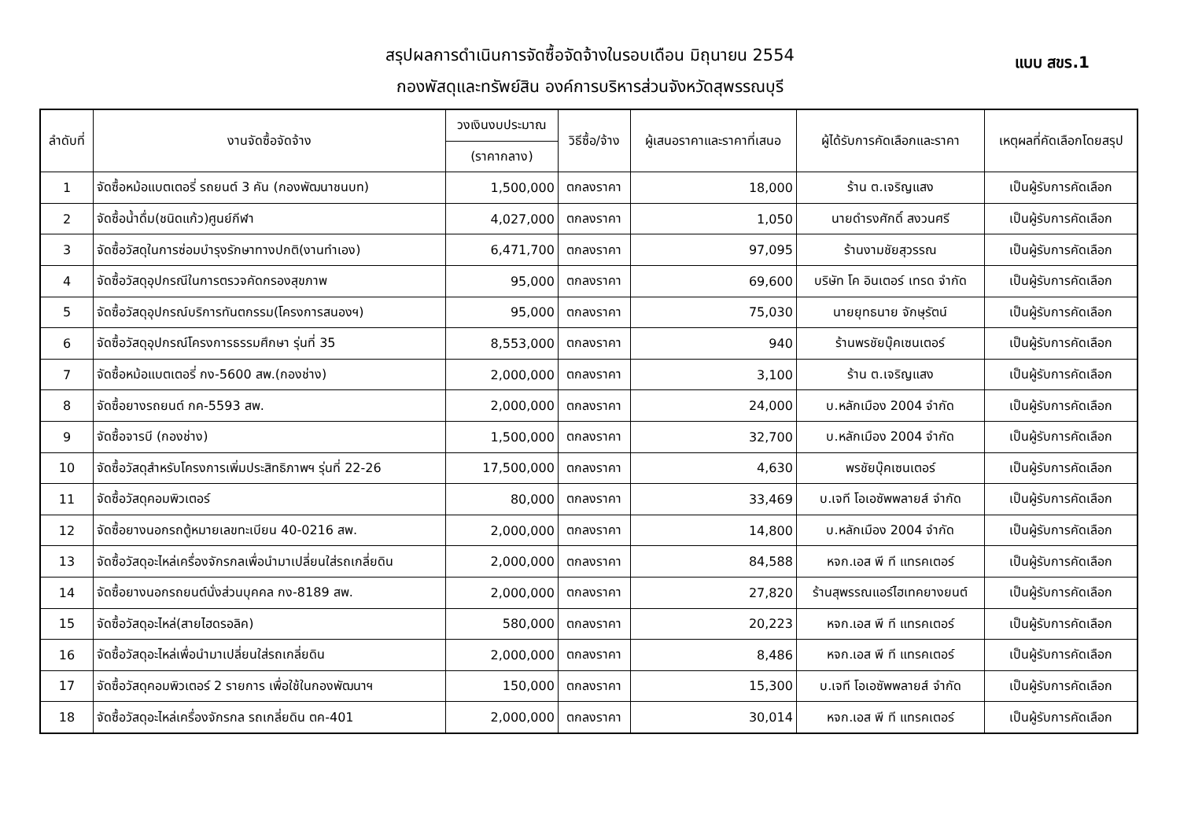แบบ สขร.1
สรุปผลการดำเนินการจัดซื้อจัดจ้างในรอบเดือน มิถุนายน 2554
กองพัสดุและทรัพย์สิน องค์การบริหารส่วนจังหวัดสุพรรณบุรี
| ลำดับที่ | งานจัดซื้อจัดจ้าง | วงเงินงบประมาณ | วิธีซื้อ/จ้าง | ผู้เสนอราคาและราคาที่เสนอ | ผู้ได้รับการคัดเลือกและราคา | เหตุผลที่คัดเลือกโดยสรุป |
| --- | --- | --- | --- | --- | --- | --- |
| | | (ราคากลาง) | | | | |
| 1 | จัดซื้อหม้อแบตเตอรี่ รถยนต์ 3 คัน (กองพัฒนาชนบท) | 1,500,000 | ตกลงราคา | 18,000 | ร้าน ต.เจริญแสง | เป็นผู้รับการคัดเลือก |
| 2 | จัดซื้อน้ำดื่ม(ชนิดแก้ว)ศูนย์กีฬา | 4,027,000 | ตกลงราคา | 1,050 | นายดำรงศักดิ์ สงวนศรี | เป็นผู้รับการคัดเลือก |
| 3 | จัดซื้อวัสดุในการซ่อมบำรุงรักษาทางปกติ(งานทำเอง) | 6,471,700 | ตกลงราคา | 97,095 | ร้านงามชัยสุวรรณ | เป็นผู้รับการคัดเลือก |
| 4 | จัดซื้อวัสดุอุปกรณีในการตรวจคัดกรองสุขภาพ | 95,000 | ตกลงราคา | 69,600 | บริษัท โค อินเตอร์ เทรด จำกัด | เป็นผู้รับการคัดเลือก |
| 5 | จัดซื้อวัสดุอุปกรณ์บริการทันตกรรม(โครงการสนองฯ) | 95,000 | ตกลงราคา | 75,030 | นายยุทธนาย จักษุรัตน์ | เป็นผู้รับการคัดเลือก |
| 6 | จัดซื้อวัสดุอุปกรณ์โครงการธรรมศึกษา รุ่นที่ 35 | 8,553,000 | ตกลงราคา | 940 | ร้านพรชัยบุ๊คเซนเตอร์ | เป็นผู้รับการคัดเลือก |
| 7 | จัดซื้อหม้อแบตเตอรี่ กง-5600 สพ.(กองช่าง) | 2,000,000 | ตกลงราคา | 3,100 | ร้าน ต.เจริญแสง | เป็นผู้รับการคัดเลือก |
| 8 | จัดซื้อยางรถยนต์ กค-5593 สพ. | 2,000,000 | ตกลงราคา | 24,000 | บ.หลักเมือง 2004 จำกัด | เป็นผู้รับการคัดเลือก |
| 9 | จัดซื้อจารบี (กองช่าง) | 1,500,000 | ตกลงราคา | 32,700 | บ.หลักเมือง 2004 จำกัด | เป็นผู้รับการคัดเลือก |
| 10 | จัดซื้อวัสดุสำหรับโครงการเพิ่มประสิทธิภาพฯ รุ่นที่ 22-26 | 17,500,000 | ตกลงราคา | 4,630 | พรชัยบุ๊คเซนเตอร์ | เป็นผู้รับการคัดเลือก |
| 11 | จัดซื้อวัสดุคอมพิวเตอร์ | 80,000 | ตกลงราคา | 33,469 | บ.เจที โอเอซัพพลายส์ จำกัด | เป็นผู้รับการคัดเลือก |
| 12 | จัดซื้อยางนอกรถตู้หมายเลขทะเบียน 40-0216 สพ. | 2,000,000 | ตกลงราคา | 14,800 | บ.หลักเมือง 2004 จำกัด | เป็นผู้รับการคัดเลือก |
| 13 | จัดซื้อวัสดุอะไหล่เครื่องจักรกลเพื่อนำมาเปลี่ยนใส่รถเกลี่ยดิน | 2,000,000 | ตกลงราคา | 84,588 | หจก.เอส พี ที แทรคเตอร์ | เป็นผู้รับการคัดเลือก |
| 14 | จัดซื้อยางนอกรถยนต์นั่งส่วนบุคคล กง-8189 สพ. | 2,000,000 | ตกลงราคา | 27,820 | ร้านสุพรรณแอร์ไฮเทคยางยนต์ | เป็นผู้รับการคัดเลือก |
| 15 | จัดซื้อวัสดุอะไหล่(สายไฮดรอลิค) | 580,000 | ตกลงราคา | 20,223 | หจก.เอส พี ที แทรคเตอร์ | เป็นผู้รับการคัดเลือก |
| 16 | จัดซื้อวัสดุอะไหล่เพื่อนำมาเปลี่ยนใส่รถเกลี่ยดิน | 2,000,000 | ตกลงราคา | 8,486 | หจก.เอส พี ที แทรคเตอร์ | เป็นผู้รับการคัดเลือก |
| 17 | จัดซื้อวัสดุคอมพิวเตอร์ 2 รายการ เพื่อใช้ในกองพัฒนาฯ | 150,000 | ตกลงราคา | 15,300 | บ.เจที โอเอซัพพลายส์ จำกัด | เป็นผู้รับการคัดเลือก |
| 18 | จัดซื้อวัสดุอะไหล่เครื่องจักรกล รถเกลี่ยดิน ตค-401 | 2,000,000 | ตกลงราคา | 30,014 | หจก.เอส พี ที แทรคเตอร์ | เป็นผู้รับการคัดเลือก |